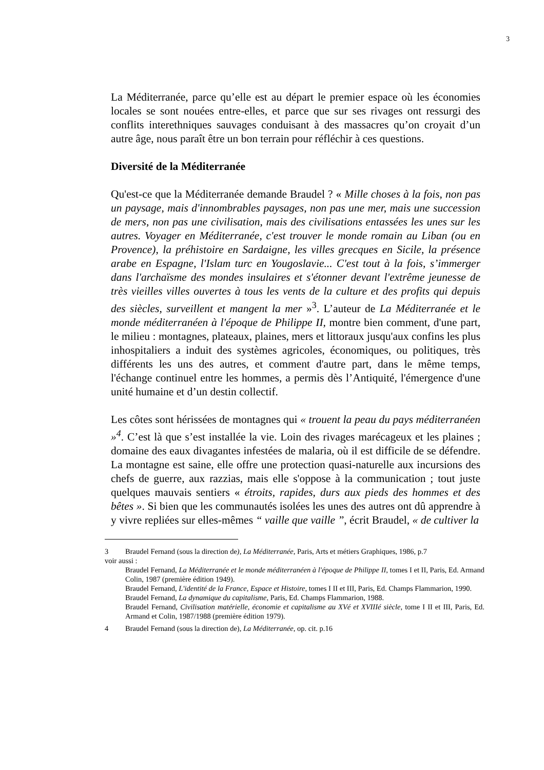3
La Méditerranée, parce qu’elle est au départ le premier espace où les économies locales se sont nouées entre-elles, et parce que sur ses rivages ont ressurgi des conflits interethniques sauvages conduisant à des massacres qu’on croyait d’un autre âge, nous paraît être un bon terrain pour réfléchir à ces questions.
Diversité de la Méditerranée
Qu'est-ce que la Méditerranée demande Braudel ? « Mille choses à la fois, non pas un paysage, mais d'innombrables paysages, non pas une mer, mais une succession de mers, non pas une civilisation, mais des civilisations entassées les unes sur les autres. Voyager en Méditerranée, c'est trouver le monde romain au Liban (ou en Provence), la préhistoire en Sardaigne, les villes grecques en Sicile, la présence arabe en Espagne, l'Islam turc en Yougoslavie... C'est tout à la fois, s’immerger dans l'archaïsme des mondes insulaires et s'étonner devant l'extrême jeunesse de très vieilles villes ouvertes à tous les vents de la culture et des profits qui depuis des siècles, surveillent et mangent la mer »<sup>3</sup>. L’auteur de La Méditerranée et le monde méditerranéen à l'époque de Philippe II, montre bien comment, d'une part, le milieu : montagnes, plateaux, plaines, mers et littoraux jusqu'aux confins les plus inhospitaliers a induit des systèmes agricoles, économiques, ou politiques, très différents les uns des autres, et comment d'autre part, dans le même temps, l'échange continuel entre les hommes, a permis dès l’Antiquité, l'émergence d'une unité humaine et d’un destin collectif.
Les côtes sont hérissées de montagnes qui « trouent la peau du pays méditerranéen »<sup>4</sup>. C’est là que s’est installée la vie. Loin des rivages marécageux et les plaines ; domaine des eaux divagantes infestées de malaria, où il est difficile de se défendre. La montagne est saine, elle offre une protection quasi-naturelle aux incursions des chefs de guerre, aux razzias, mais elle s'oppose à la communication ; tout juste quelques mauvais sentiers « étroits, rapides, durs aux pieds des hommes et des bêtes ». Si bien que les communautés isolées les unes des autres ont dû apprendre à y vivre repliées sur elles-mêmes “ vaille que vaille ”, écrit Braudel, « de cultiver la
3 Braudel Fernand (sous la direction de), La Méditerranée, Paris, Arts et métiers Graphiques, 1986, p.7
voir aussi :
Braudel Fernand, La Méditerranée et le monde méditerranéen à l'époque de Philippe II, tomes I et II, Paris, Ed. Armand Colin, 1987 (première édition 1949).
Braudel Fernand, L'identité de la France, Espace et Histoire, tomes I II et III, Paris, Ed. Champs Flammarion, 1990.
Braudel Fernand, La dynamique du capitalisme, Paris, Ed. Champs Flammarion, 1988.
Braudel Fernand, Civilisation matérielle, économie et capitalisme au XVé et XVIIIé siècle, tome I II et III, Paris, Ed. Armand et Colin, 1987/1988 (première édition 1979).
4 Braudel Fernand (sous la direction de), La Méditerranée, op. cit. p.16